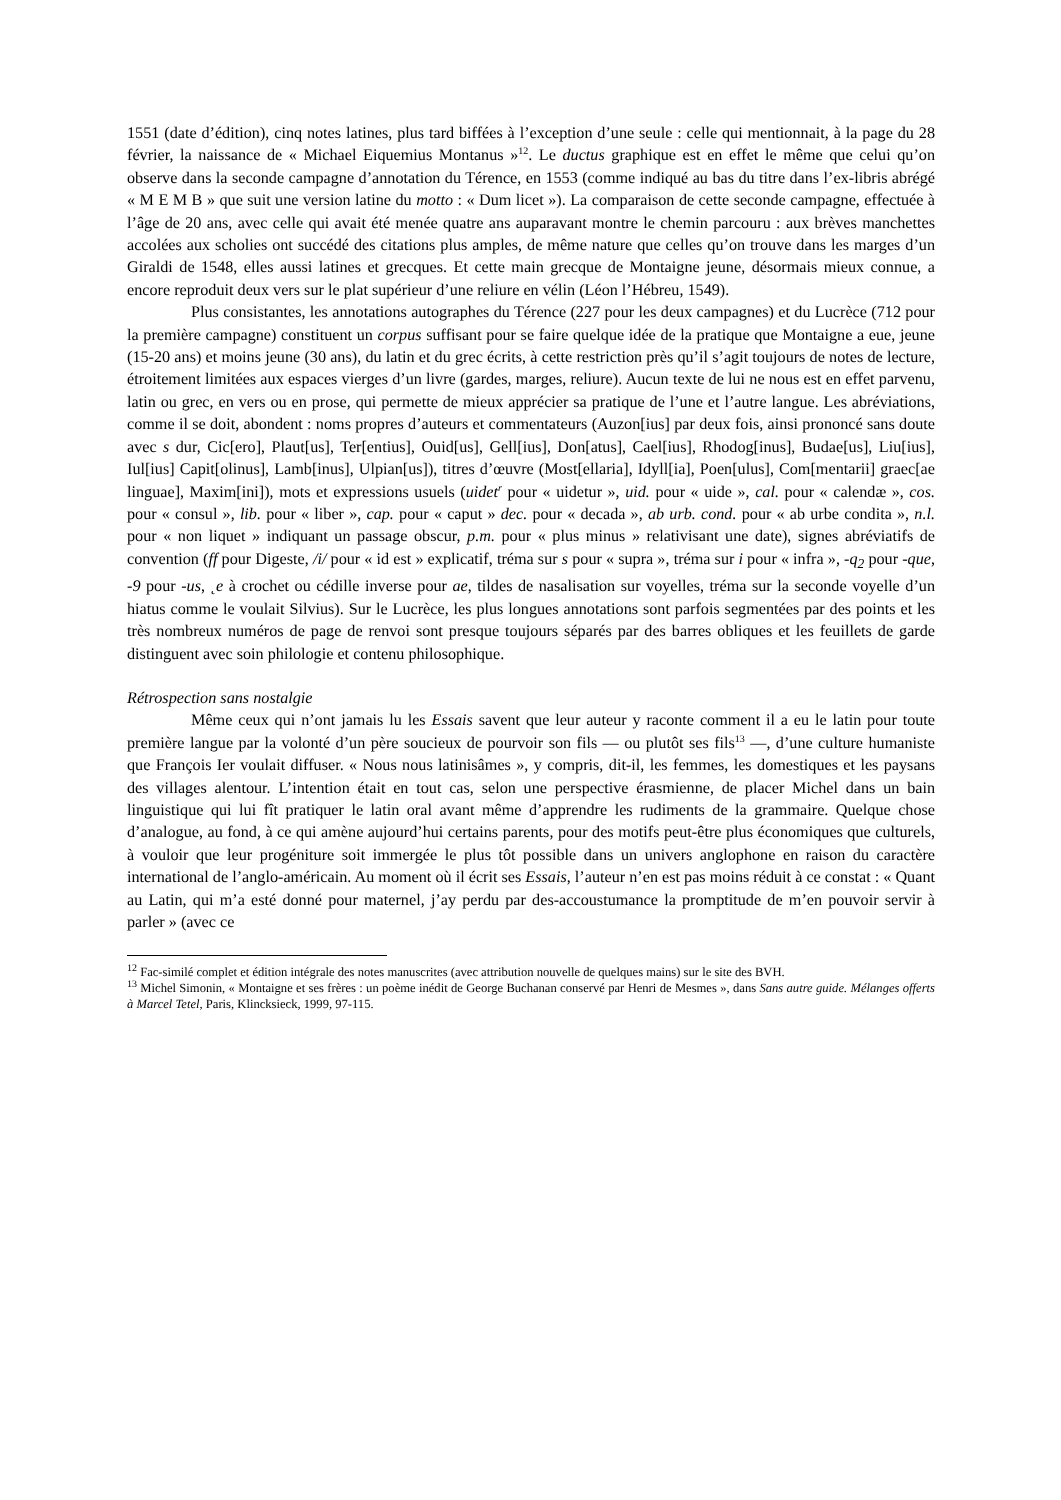1551 (date d’édition), cinq notes latines, plus tard biffées à l’exception d’une seule : celle qui mentionnait, à la page du 28 février, la naissance de « Michael Eiquemius Montanus »<sup>12</sup>. Le ductus graphique est en effet le même que celui qu’on observe dans la seconde campagne d’annotation du Térence, en 1553 (comme indiqué au bas du titre dans l’ex-libris abrégé « M E M B » que suit une version latine du motto : « Dum licet »). La comparaison de cette seconde campagne, effectuée à l’âge de 20 ans, avec celle qui avait été menée quatre ans auparavant montre le chemin parcouru : aux brèves manchettes accolées aux scholies ont succédé des citations plus amples, de même nature que celles qu’on trouve dans les marges d’un Giraldi de 1548, elles aussi latines et grecques. Et cette main grecque de Montaigne jeune, désormais mieux connue, a encore reproduit deux vers sur le plat supérieur d’une reliure en vélin (Léon l’Hébreu, 1549).
Plus consistantes, les annotations autographes du Térence (227 pour les deux campagnes) et du Lucrèce (712 pour la première campagne) constituent un corpus suffisant pour se faire quelque idée de la pratique que Montaigne a eue, jeune (15-20 ans) et moins jeune (30 ans), du latin et du grec écrits, à cette restriction près qu’il s’agit toujours de notes de lecture, étroitement limitées aux espaces vierges d’un livre (gardes, marges, reliure). Aucun texte de lui ne nous est en effet parvenu, latin ou grec, en vers ou en prose, qui permette de mieux apprécier sa pratique de l’une et l’autre langue. Les abréviations, comme il se doit, abondent : noms propres d’auteurs et commentateurs (Auzon[ius] par deux fois, ainsi prononcé sans doute avec s dur, Cic[ero], Plaut[us], Ter[entius], Ouid[us], Gell[ius], Don[atus], Cael[ius], Rhodog[inus], Budae[us], Liu[ius], Iul[ius] Capit[olinus], Lamb[inus], Ulpian[us]), titres d’œuvre (Most[ellaria], Idyll[ia], Poen[ulus], Com[mentarii] graec[ae linguae], Maxim[ini]), mots et expressions usuels (uidet<sup>r</sup> pour « uidetur », uid. pour « uide », cal. pour « calendæ », cos. pour « consul », lib. pour « liber », cap. pour « caput » dec. pour « decada », ab urb. cond. pour « ab urbe condita », n.l. pour « non liquet » indiquant un passage obscur, p.m. pour « plus minus » relativisant une date), signes abréviatifs de convention (ff pour Digeste, /i/ pour « id est » explicatif, tréma sur s pour « supra », tréma sur i pour « infra », -q<sub>2</sub> pour -que, -9 pour -us, ˛e à crochet ou cédille inverse pour ae, tildes de nasalisation sur voyelles, tréma sur la seconde voyelle d’un hiatus comme le voulait Silvius). Sur le Lucrèce, les plus longues annotations sont parfois segmentées par des points et les très nombreux numéros de page de renvoi sont presque toujours séparés par des barres obliques et les feuillets de garde distinguent avec soin philologie et contenu philosophique.
Rétrospection sans nostalgie
Même ceux qui n’ont jamais lu les Essais savent que leur auteur y raconte comment il a eu le latin pour toute première langue par la volonté d’un père soucieux de pourvoir son fils — ou plutôt ses fils<sup>13</sup> —, d’une culture humaniste que François Ier voulait diffuser. « Nous nous latinisâmes », y compris, dit-il, les femmes, les domestiques et les paysans des villages alentour. L’intention était en tout cas, selon une perspective érasmienne, de placer Michel dans un bain linguistique qui lui fît pratiquer le latin oral avant même d’apprendre les rudiments de la grammaire. Quelque chose d’analogue, au fond, à ce qui amène aujourd’hui certains parents, pour des motifs peut-être plus économiques que culturels, à vouloir que leur progéniture soit immergée le plus tôt possible dans un univers anglophone en raison du caractère international de l’anglo-américain. Au moment où il écrit ses Essais, l’auteur n’en est pas moins réduit à ce constat : « Quant au Latin, qui m’a esté donné pour maternel, j’ay perdu par des-accoustumance la promptitude de m’en pouvoir servir à parler » (avec ce
<sup>12</sup> Fac-similé complet et édition intégrale des notes manuscrites (avec attribution nouvelle de quelques mains) sur le site des BVH.
<sup>13</sup> Michel Simonin, « Montaigne et ses frères : un poème inédit de George Buchanan conservé par Henri de Mesmes », dans Sans autre guide. Mélanges offerts à Marcel Tetel, Paris, Klincksieck, 1999, 97-115.